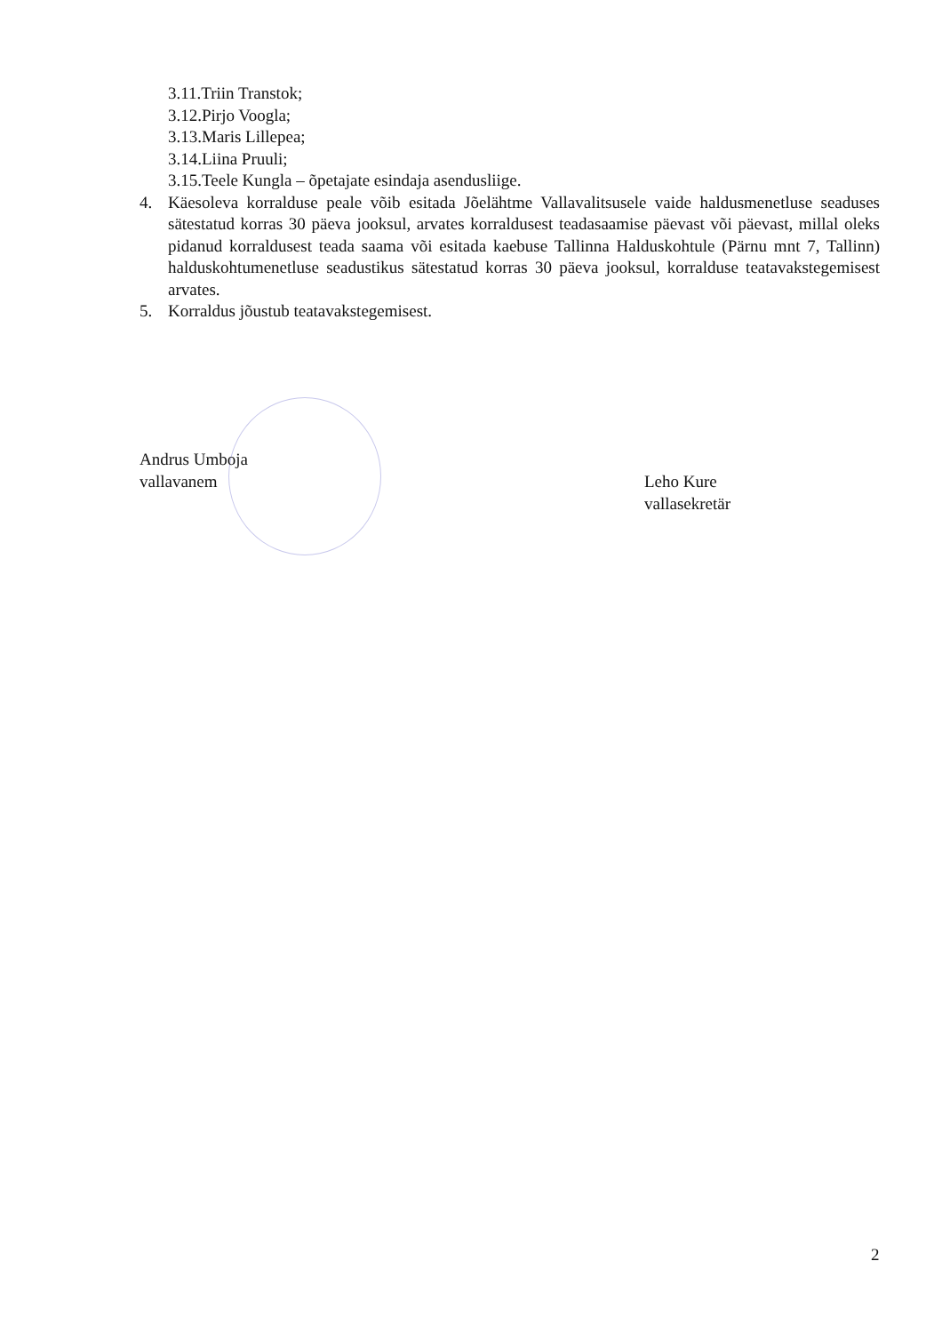3.11.Triin Transtok;
3.12.Pirjo Voogla;
3.13.Maris Lillepea;
3.14.Liina Pruuli;
3.15.Teele Kungla – õpetajate esindaja asendusliige.
4. Käesoleva korralduse peale võib esitada Jõelähtme Vallavalitsusele vaide haldusmenetluse seaduses sätestatud korras 30 päeva jooksul, arvates korraldusest teadasaamise päevast või päevast, millal oleks pidanud korraldusest teada saama või esitada kaebuse Tallinna Halduskohtule (Pärnu mnt 7, Tallinn) halduskohtumenetluse seadustikus sätestatud korras 30 päeva jooksul, korralduse teatavakstegemisest arvates.
5. Korraldus jõustub teatavakstegemisest.
Andrus Umboja
vallavanem
Leho Kure
vallasekretär
2